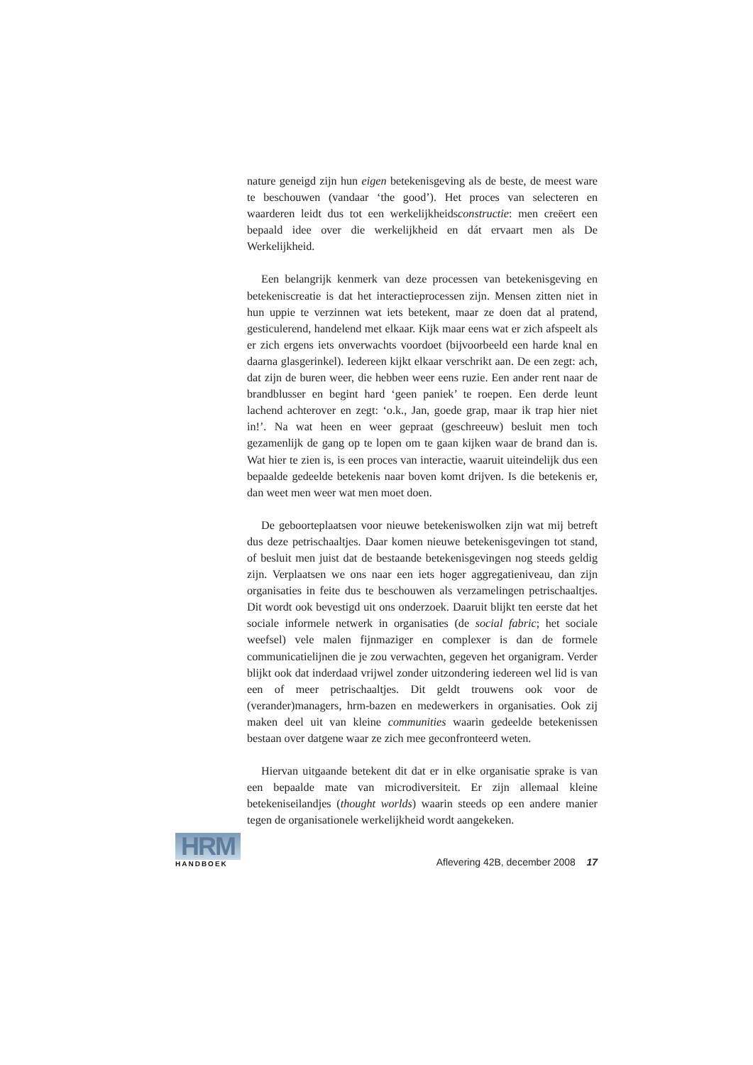nature geneigd zijn hun eigen betekenisgeving als de beste, de meest ware te beschouwen (vandaar ‘the good’). Het proces van selecteren en waarderen leidt dus tot een werkelijkheidsconstructie: men creëert een bepaald idee over die werkelijkheid en dát ervaart men als De Werkelijkheid.
Een belangrijk kenmerk van deze processen van betekenisgeving en betekeniscreatie is dat het interactieprocessen zijn. Mensen zitten niet in hun uppie te verzinnen wat iets betekent, maar ze doen dat al pratend, gesticulerend, handelend met elkaar. Kijk maar eens wat er zich afspeelt als er zich ergens iets onverwachts voordoet (bijvoorbeeld een harde knal en daarna glasgerinkel). Iedereen kijkt elkaar verschrikt aan. De een zegt: ach, dat zijn de buren weer, die hebben weer eens ruzie. Een ander rent naar de brandblusser en begint hard ‘geen paniek’ te roepen. Een derde leunt lachend achterover en zegt: ‘o.k., Jan, goede grap, maar ik trap hier niet in!’. Na wat heen en weer gepraat (geschreeuw) besluit men toch gezamenlijk de gang op te lopen om te gaan kijken waar de brand dan is. Wat hier te zien is, is een proces van interactie, waaruit uiteindelijk dus een bepaalde gedeelde betekenis naar boven komt drijven. Is die betekenis er, dan weet men weer wat men moet doen.
De geboorteplaatsen voor nieuwe betekeniswolken zijn wat mij betreft dus deze petrischaaltjes. Daar komen nieuwe betekenisgevingen tot stand, of besluit men juist dat de bestaande betekenisgevingen nog steeds geldig zijn. Verplaatsen we ons naar een iets hoger aggregatieniveau, dan zijn organisaties in feite dus te beschouwen als verzamelingen petrischaaltjes. Dit wordt ook bevestigd uit ons onderzoek. Daaruit blijkt ten eerste dat het sociale informele netwerk in organisaties (de social fabric; het sociale weefsel) vele malen fijnmaziger en complexer is dan de formele communicatielijnen die je zou verwachten, gegeven het organigram. Verder blijkt ook dat inderdaad vrijwel zonder uitzondering iedereen wel lid is van een of meer petrischaaltjes. Dit geldt trouwens ook voor de (verander)managers, hrm-bazen en medewerkers in organisaties. Ook zij maken deel uit van kleine communities waarin gedeelde betekenissen bestaan over datgene waar ze zich mee geconfronteerd weten.
Hiervan uitgaande betekent dit dat er in elke organisatie sprake is van een bepaalde mate van microdiversiteit. Er zijn allemaal kleine betekeniseilandjes (thought worlds) waarin steeds op een andere manier tegen de organisationele werkelijkheid wordt aangekeken.
HRM
HANDBOEK
Aflevering 42B, december 2008 17